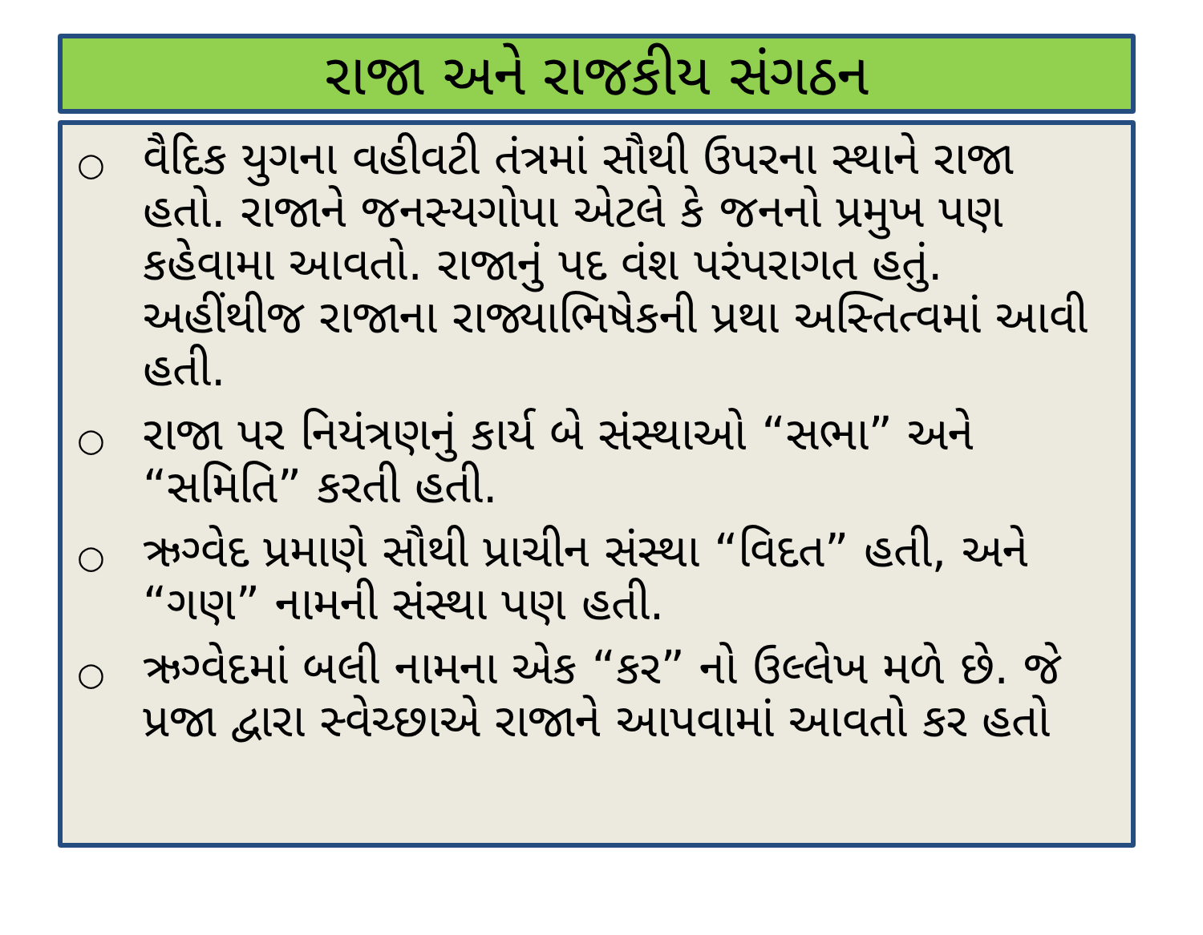રાજા અને રાજકીય સંગઠન
○
વૈદિક યુગના વહીવટી તંત્રમાં સૌથી ઉપરના સ્થાને રાજા હતો. રાજાને જનસ્યગોપા એટલે કે જનનો પ્રમુખ પણ કહેવામા આવતો. રાજાનું પદ વંશ પરંપરાગત હતું. અહીંથીજ રાજાના રાજ્યાભિષેકની પ્રથા અસ્તિત્વમાં આવી હતી.
○
રાજા પર નિયંત્રણનું કાર્ય બે સંસ્થાઓ “સભા” અને “સમિતિ” કરતી હતી.
○
ઋગ્વેદ પ્રમાણે સૌથી પ્રાચીન સંસ્થા “વિદત” હતી, અને “ગણ” નામની સંસ્થા પણ હતી.
○
ઋગ્વેદમાં બલી નામના એક “કર” નો ઉલ્લેખ મળે છે. જે પ્રજા દ્વારા સ્વેચ્છાએ રાજાને આપવામાં આવતો કર હતો